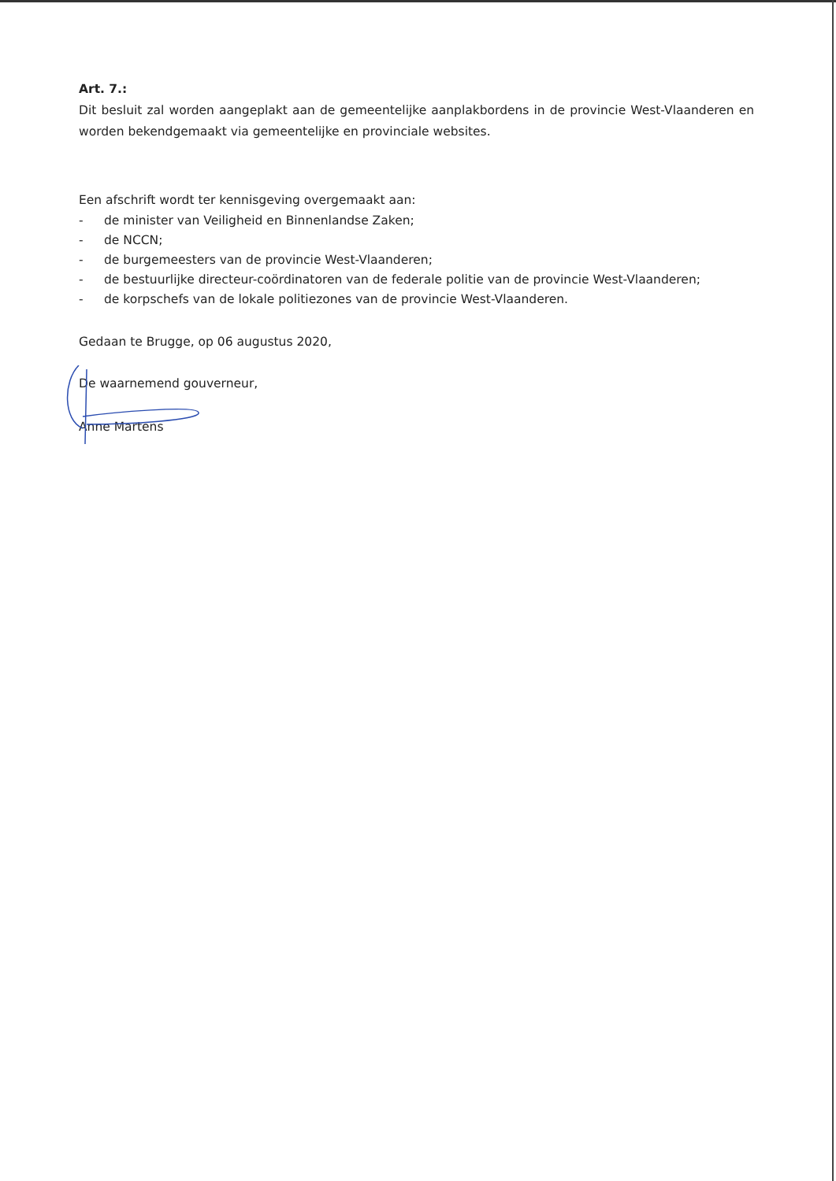Art. 7.:
Dit besluit zal worden aangeplakt aan de gemeentelijke aanplakbordens in de provincie West-Vlaanderen en worden bekendgemaakt via gemeentelijke en provinciale websites.
Een afschrift wordt ter kennisgeving overgemaakt aan:
- de minister van Veiligheid en Binnenlandse Zaken;
- de NCCN;
- de burgemeesters van de provincie West-Vlaanderen;
- de bestuurlijke directeur-coördinatoren van de federale politie van de provincie West-Vlaanderen;
- de korpschefs van de lokale politiezones van de provincie West-Vlaanderen.
Gedaan te Brugge, op 06 augustus 2020,
De waarnemend gouverneur,
Anne Martens